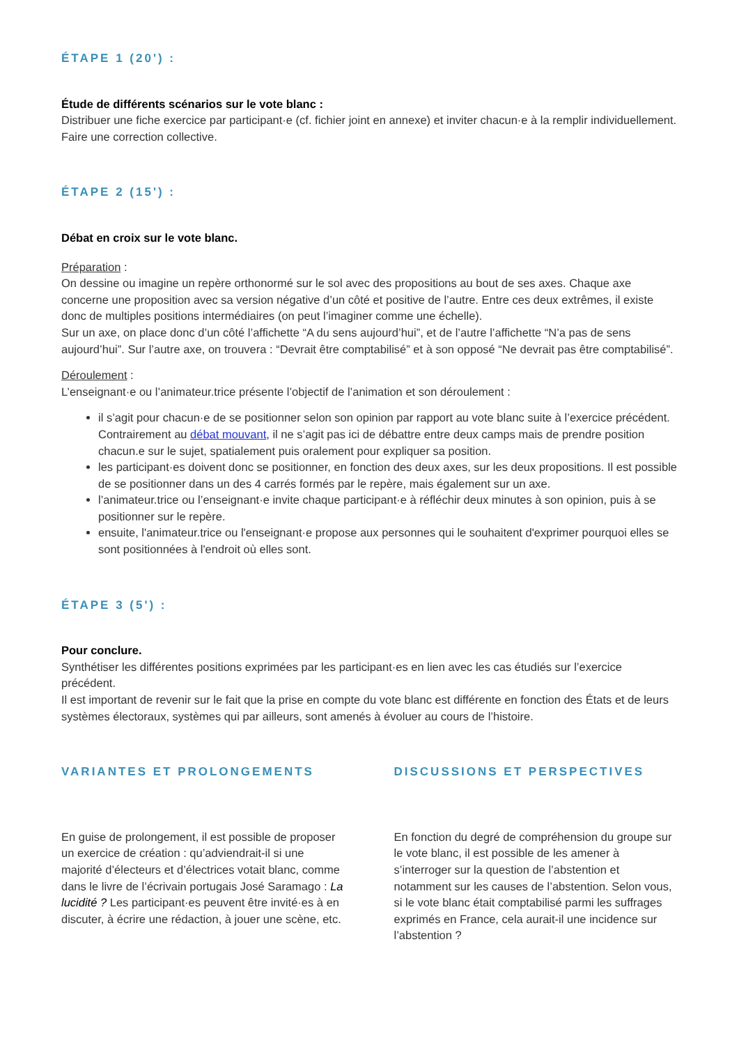ÉTAPE 1 (20') :
Étude de différents scénarios sur le vote blanc :
Distribuer une fiche exercice par participant·e (cf. fichier joint en annexe) et inviter chacun·e à la remplir individuellement. Faire une correction collective.
ÉTAPE 2 (15') :
Débat en croix sur le vote blanc.
Préparation :
On dessine ou imagine un repère orthonormé sur le sol avec des propositions au bout de ses axes. Chaque axe concerne une proposition avec sa version négative d’un côté et positive de l’autre. Entre ces deux extrêmes, il existe donc de multiples positions intermédiaires (on peut l’imaginer comme une échelle).
Sur un axe, on place donc d’un côté l’affichette “A du sens aujourd’hui”, et de l’autre l’affichette “N’a pas de sens aujourd’hui”. Sur l’autre axe, on trouvera : “Devrait être comptabilisé” et à son opposé “Ne devrait pas être comptabilisé”.
Déroulement :
L’enseignant·e ou l’animateur.trice présente l’objectif de l’animation et son déroulement :
il s’agit pour chacun·e de se positionner selon son opinion par rapport au vote blanc suite à l’exercice précédent. Contrairement au débat mouvant, il ne s’agit pas ici de débattre entre deux camps mais de prendre position chacun.e sur le sujet, spatialement puis oralement pour expliquer sa position.
les participant·es doivent donc se positionner, en fonction des deux axes, sur les deux propositions. Il est possible de se positionner dans un des 4 carrés formés par le repère, mais également sur un axe.
l’animateur.trice ou l’enseignant·e invite chaque participant·e à réfléchir deux minutes à son opinion, puis à se positionner sur le repère.
ensuite, l'animateur.trice ou l'enseignant·e propose aux personnes qui le souhaitent d'exprimer pourquoi elles se sont positionnées à l'endroit où elles sont.
ÉTAPE 3 (5') :
Pour conclure.
Synthétiser les différentes positions exprimées par les participant·es en lien avec les cas étudiés sur l’exercice précédent.
Il est important de revenir sur le fait que la prise en compte du vote blanc est différente en fonction des États et de leurs systèmes électoraux, systèmes qui par ailleurs, sont amenés à évoluer au cours de l’histoire.
VARIANTES ET PROLONGEMENTS
En guise de prolongement, il est possible de proposer un exercice de création : qu’adviendrait-il si une majorité d’électeurs et d’électrices votait blanc, comme dans le livre de l’écrivain portugais José Saramago : La lucidité ? Les participant·es peuvent être invité·es à en discuter, à écrire une rédaction, à jouer une scène, etc.
DISCUSSIONS ET PERSPECTIVES
En fonction du degré de compréhension du groupe sur le vote blanc, il est possible de les amener à s’interroger sur la question de l’abstention et notamment sur les causes de l’abstention. Selon vous, si le vote blanc était comptabilisé parmi les suffrages exprimés en France, cela aurait-il une incidence sur l’abstention ?